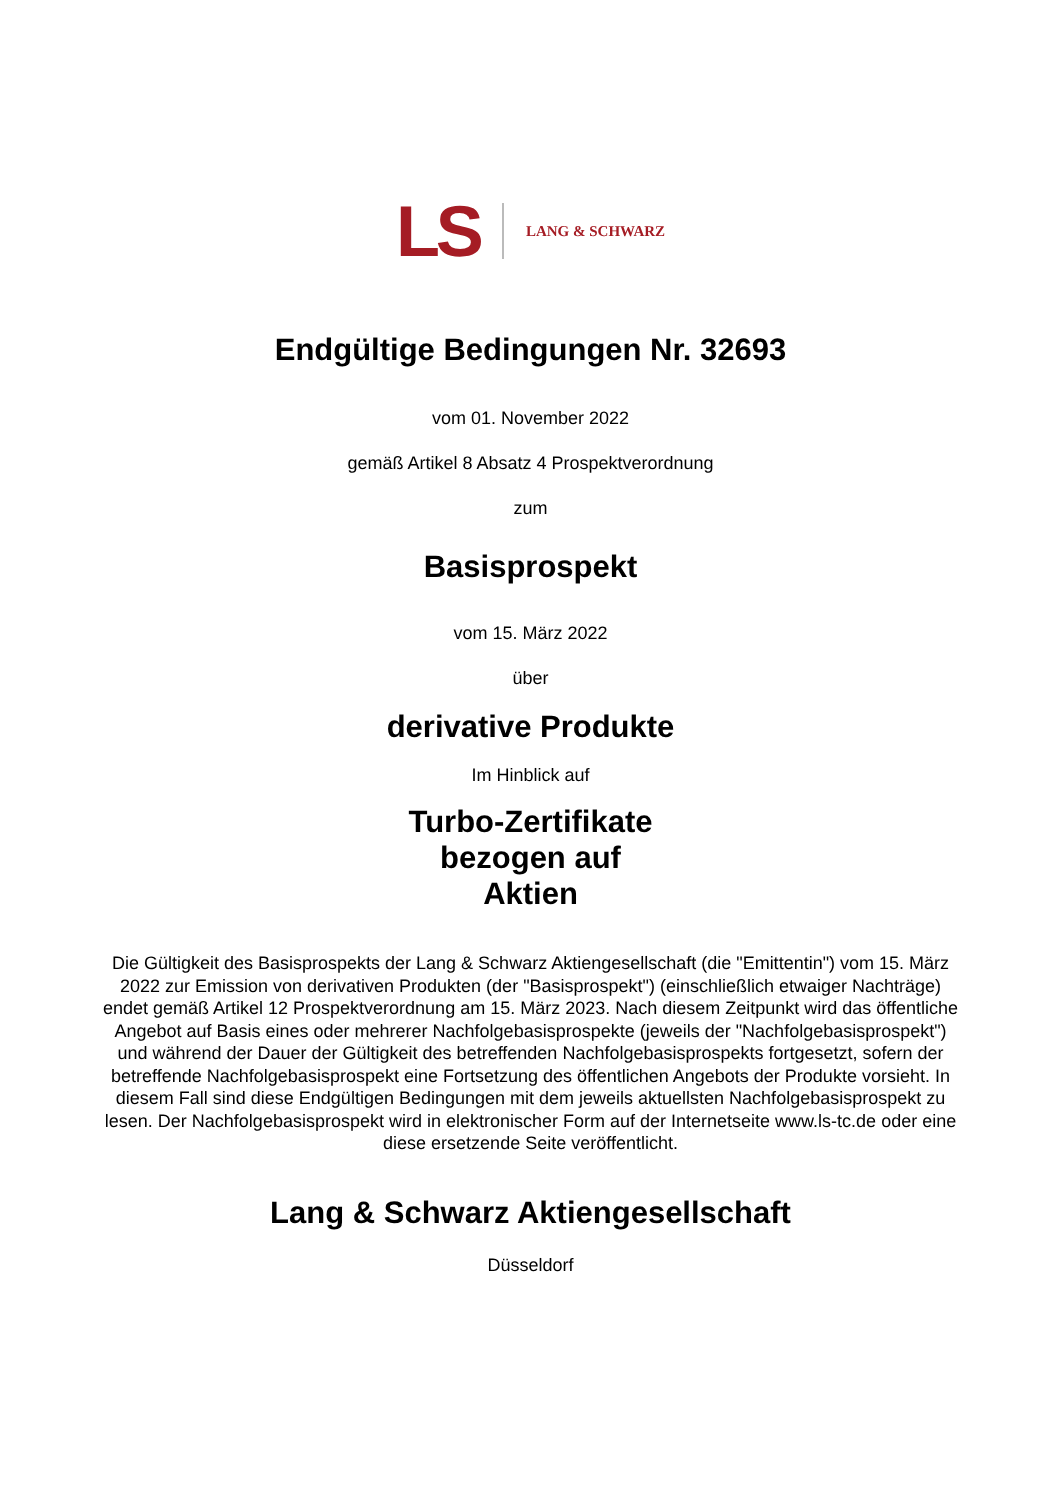LS
LANG & SCHWARZ
Endgültige Bedingungen Nr. 32693
vom 01. November 2022
gemäß Artikel 8 Absatz 4 Prospektverordnung
zum
Basisprospekt
vom 15. März 2022
über
derivative Produkte
Im Hinblick auf
Turbo-Zertifikate
bezogen auf
Aktien
Die Gültigkeit des Basisprospekts der Lang & Schwarz Aktiengesellschaft (die "Emittentin") vom 15. März 2022 zur Emission von derivativen Produkten (der "Basisprospekt") (einschließlich etwaiger Nachträge) endet gemäß Artikel 12 Prospektverordnung am 15. März 2023. Nach diesem Zeitpunkt wird das öffentliche Angebot auf Basis eines oder mehrerer Nachfolgebasisprospekte (jeweils der "Nachfolgebasisprospekt") und während der Dauer der Gültigkeit des betreffenden Nachfolgebasisprospekts fortgesetzt, sofern der betreffende Nachfolgebasisprospekt eine Fortsetzung des öffentlichen Angebots der Produkte vorsieht. In diesem Fall sind diese Endgültigen Bedingungen mit dem jeweils aktuellsten Nachfolgebasisprospekt zu lesen. Der Nachfolgebasisprospekt wird in elektronischer Form auf der Internetseite www.ls-tc.de oder eine diese ersetzende Seite veröffentlicht.
Lang & Schwarz Aktiengesellschaft
Düsseldorf